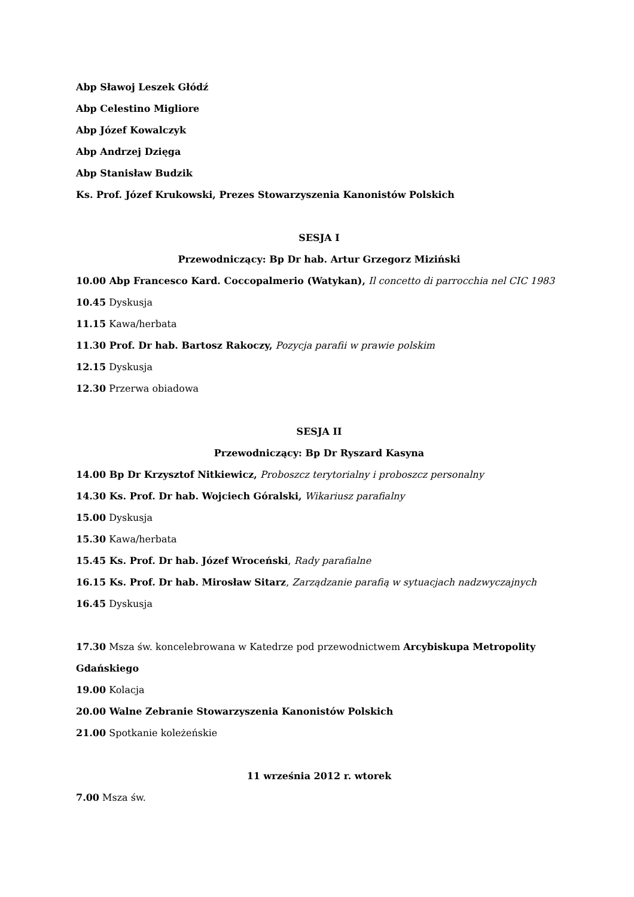Abp Sławoj Leszek Głódź
Abp Celestino Migliore
Abp Józef Kowalczyk
Abp Andrzej Dzięga
Abp Stanisław Budzik
Ks. Prof. Józef Krukowski, Prezes Stowarzyszenia Kanonistów Polskich
SESJA I
Przewodniczący: Bp Dr hab. Artur Grzegorz Miziński
10.00 Abp Francesco Kard. Coccopalmerio (Watykan), Il concetto di parrocchia nel CIC 1983
10.45 Dyskusja
11.15 Kawa/herbata
11.30 Prof. Dr hab. Bartosz Rakoczy, Pozycja parafii w prawie polskim
12.15 Dyskusja
12.30 Przerwa obiadowa
SESJA II
Przewodniczący: Bp Dr Ryszard Kasyna
14.00 Bp Dr Krzysztof Nitkiewicz, Proboszcz terytorialny i proboszcz personalny
14.30 Ks. Prof. Dr hab. Wojciech Góralski, Wikariusz parafialny
15.00 Dyskusja
15.30 Kawa/herbata
15.45 Ks. Prof. Dr hab. Józef Wroceński, Rady parafialne
16.15 Ks. Prof. Dr hab. Mirosław Sitarz, Zarządzanie parafią w sytuacjach nadzwyczajnych
16.45 Dyskusja
17.30 Msza św. koncelebrowana w Katedrze pod przewodnictwem Arcybiskupa Metropolity Gdańskiego
19.00 Kolacja
20.00 Walne Zebranie Stowarzyszenia Kanonistów Polskich
21.00 Spotkanie koleżeńskie
11 września 2012 r. wtorek
7.00 Msza św.